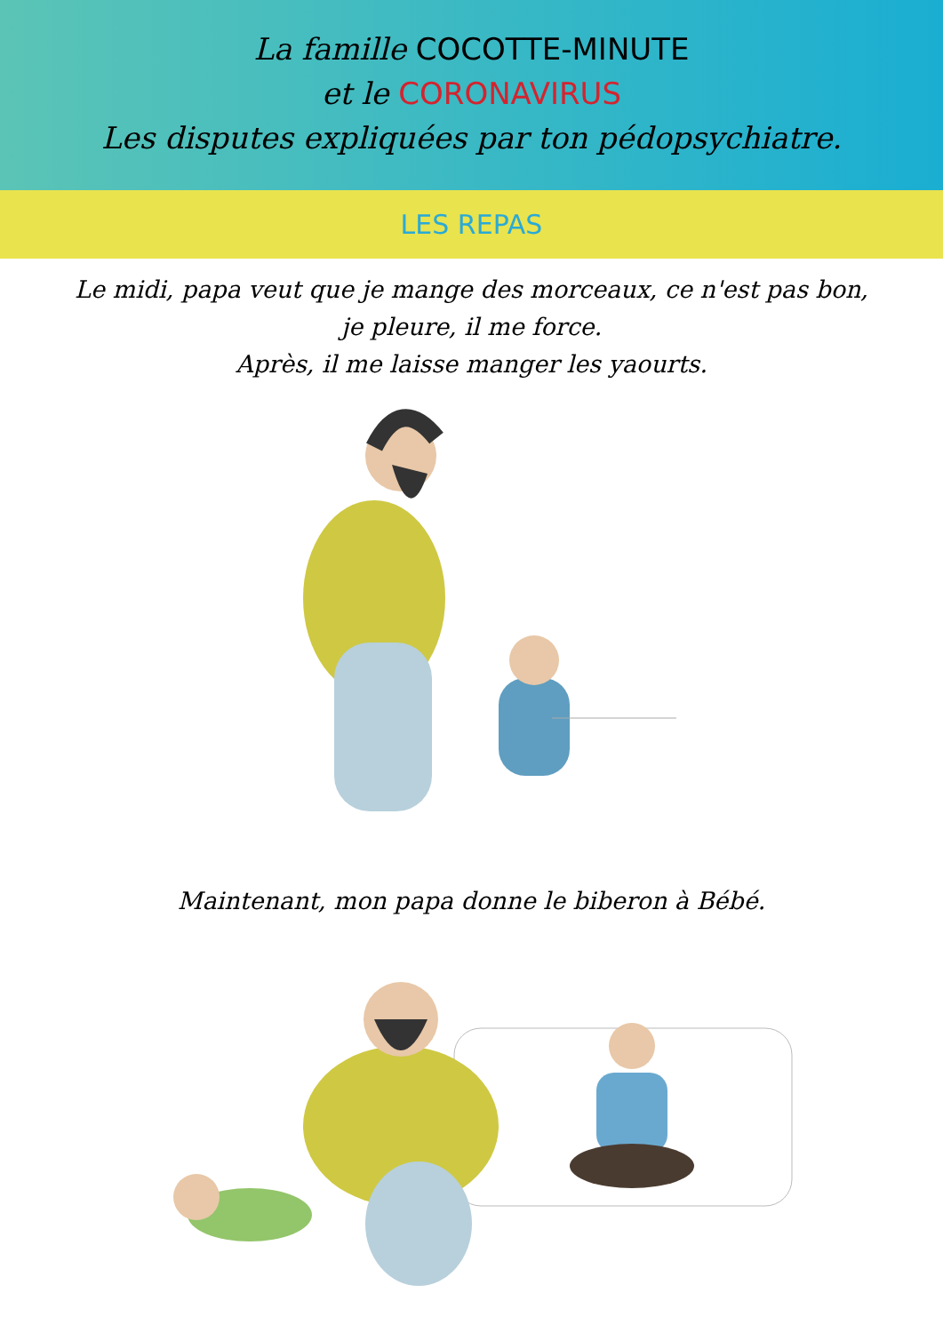La famille COCOTTE-MINUTE
et le CORONAVIRUS
Les disputes expliquées par ton pédopsychiatre.
LES REPAS
Le midi, papa veut que je mange des morceaux, ce n'est pas bon,
je pleure, il me force.
Après, il me laisse manger les yaourts.
Maintenant, mon papa donne le biberon à Bébé.